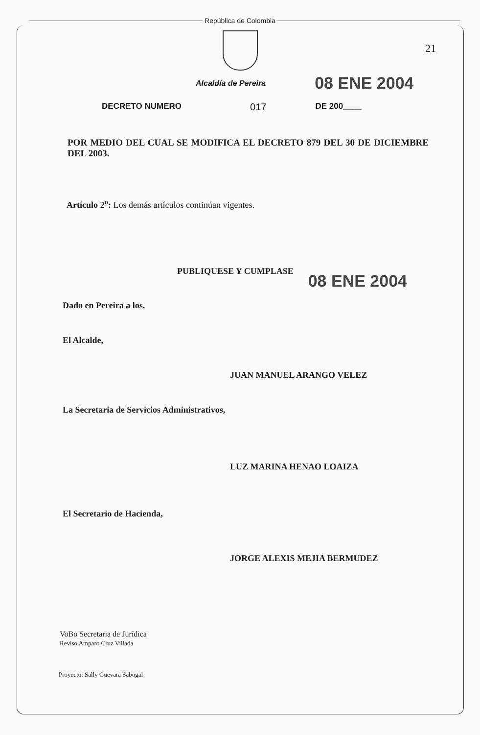República de Colombia
21
Alcaldía de Pereira
08 ENE 2004
DECRETO NUMERO 017 DE 200____
POR MEDIO DEL CUAL SE MODIFICA EL DECRETO 879 DEL 30 DE DICIEMBRE DEL 2003.
Artículo 2<sup>o</sup>: Los demás artículos continúan vigentes.
PUBLIQUESE Y CUMPLASE
08 ENE 2004
Dado en Pereira a los,
El Alcalde,
JUAN MANUEL ARANGO VELEZ
La Secretaria de Servicios Administrativos,
LUZ MARINA HENAO LOAIZA
El Secretario de Hacienda,
JORGE ALEXIS MEJIA BERMUDEZ
VoBo Secretaria de Jurídica
Reviso Amparo Cruz Villada
Proyecto: Sally Guevara Sabogal